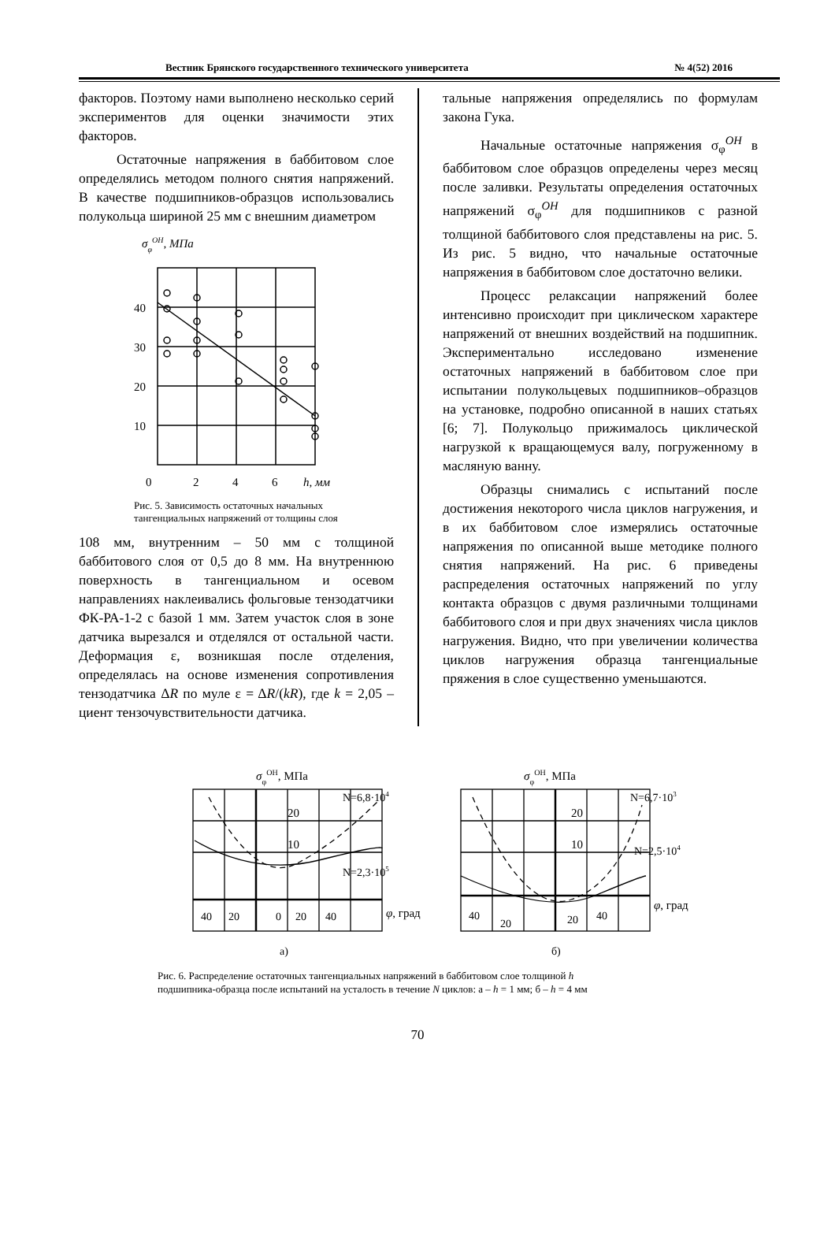Вестник Брянского государственного технического университета № 4(52) 2016
факторов. Поэтому нами выполнено несколько серий экспериментов для оценки значимости этих факторов.
Остаточные напряжения в баббитовом слое определялись методом полного снятия напряжений. В качестве подшипников-образцов использовались полукольца шириной 25 мм с внешним диаметром
σφОН, МПа
40
30
20
10
0
2
4
6
h, мм
Рис. 5. Зависимость остаточных начальных тангенциальных напряжений от толщины слоя
108 мм, внутренним – 50 мм с толщиной баббитового слоя от 0,5 до 8 мм. На внутреннюю поверхность в тангенциальном и осевом направлениях наклеивались фольговые тензодатчики ФК-РА-1-2 с базой 1 мм. Затем участок слоя в зоне датчика вырезался и отделялся от остальной части. Деформация ε, возникшая после отделения, определялась на основе изменения сопротивления тензодатчика ΔR по муле ε = ΔR/(kR), где k = 2,05 – циент тензочувствительности датчика.
тальные напряжения определялись по формулам закона Гука.
Начальные остаточные напряжения σ<sub>φ</sub><sup>ОН</sup> в баббитовом слое образцов определены через месяц после заливки. Результаты определения остаточных напряжений σ<sub>φ</sub><sup>ОН</sup> для подшипников с разной толщиной баббитового слоя представлены на рис. 5. Из рис. 5 видно, что начальные остаточные напряжения в баббитовом слое достаточно велики.
Процесс релаксации напряжений более интенсивно происходит при циклическом характере напряжений от внешних воздействий на подшипник. Экспериментально исследовано изменение остаточных напряжений в баббитовом слое при испытании полукольцевых подшипников–образцов на установке, подробно описанной в наших статьях [6; 7]. Полукольцо прижималось циклической нагрузкой к вращающемуся валу, погруженному в масляную ванну.
Образцы снимались с испытаний после достижения некоторого числа циклов нагружения, и в их баббитовом слое измерялись остаточные напряжения по описанной выше методике полного снятия напряжений. На рис. 6 приведены распределения остаточных напряжений по углу контакта образцов с двумя различными толщинами баббитового слоя и при двух значениях числа циклов нагружения. Видно, что при увеличении количества циклов нагружения образца тангенциальные пряжения в слое существенно уменьшаются.
σφОН, МПа
20
10
N=6,8·104
N=2,3·105
40
20
0
20
40
φ, град
а)
σφОН, МПа
20
10
N=6,7·103
N=2,5·104
40
20
20
40
φ, град
б)
Рис. 6. Распределение остаточных тангенциальных напряжений в баббитовом слое толщиной h подшипника-образца после испытаний на усталость в течение N циклов: а – h = 1 мм; б – h = 4 мм
70